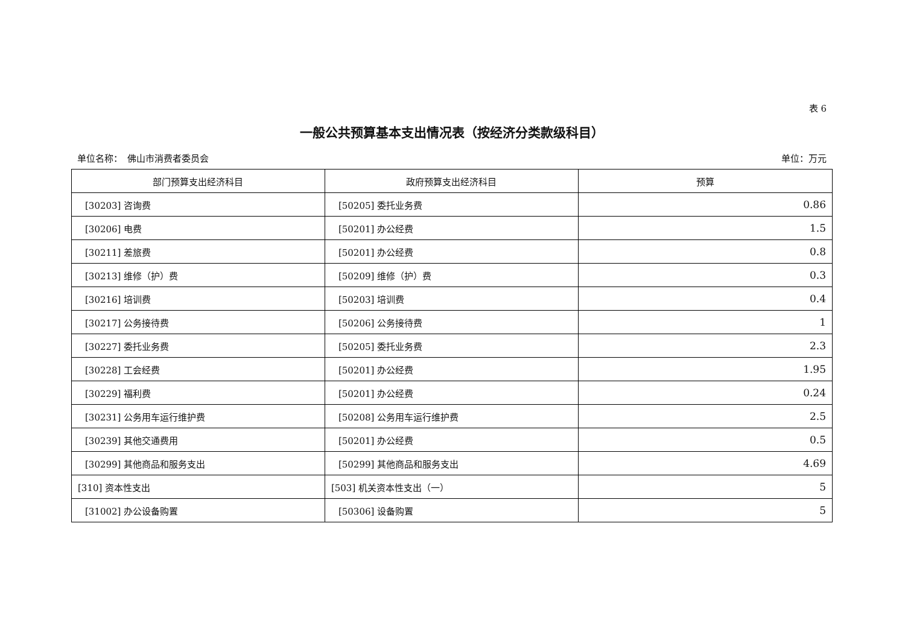表 6
一般公共预算基本支出情况表（按经济分类款级科目）
单位名称：　佛山市消费者委员会 单位：万元
| 部门预算支出经济科目 | 政府预算支出经济科目 | 预算 |
| --- | --- | --- |
| [30203] 咨询费 | [50205] 委托业务费 | 0.86 |
| [30206] 电费 | [50201] 办公经费 | 1.5 |
| [30211] 差旅费 | [50201] 办公经费 | 0.8 |
| [30213] 维修（护）费 | [50209] 维修（护）费 | 0.3 |
| [30216] 培训费 | [50203] 培训费 | 0.4 |
| [30217] 公务接待费 | [50206] 公务接待费 | 1 |
| [30227] 委托业务费 | [50205] 委托业务费 | 2.3 |
| [30228] 工会经费 | [50201] 办公经费 | 1.95 |
| [30229] 福利费 | [50201] 办公经费 | 0.24 |
| [30231] 公务用车运行维护费 | [50208] 公务用车运行维护费 | 2.5 |
| [30239] 其他交通费用 | [50201] 办公经费 | 0.5 |
| [30299] 其他商品和服务支出 | [50299] 其他商品和服务支出 | 4.69 |
| [310] 资本性支出 | [503] 机关资本性支出（一） | 5 |
| [31002] 办公设备购置 | [50306] 设备购置 | 5 |